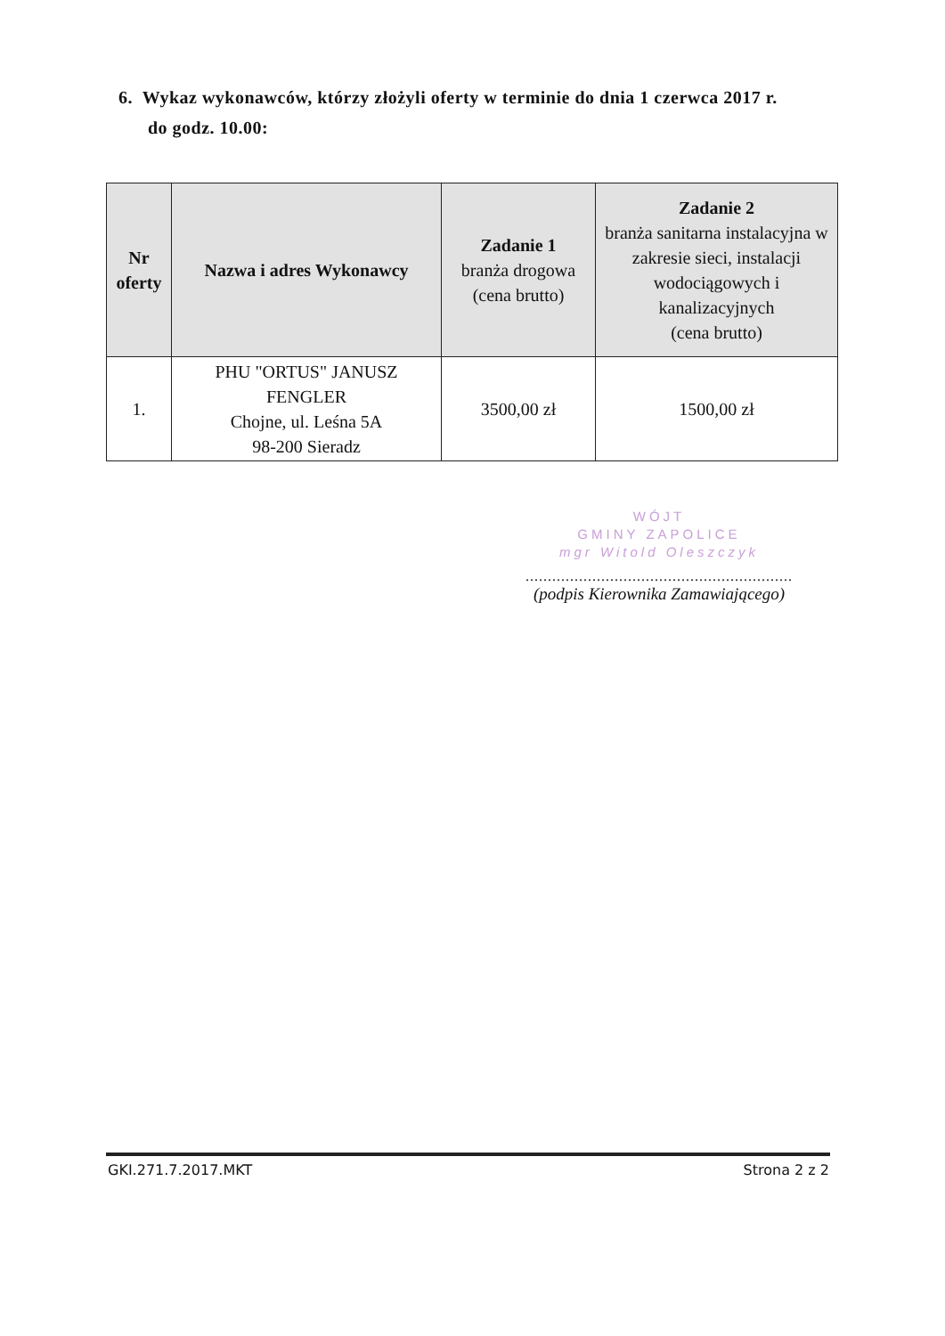6. Wykaz wykonawców, którzy złożyli oferty w terminie do dnia 1 czerwca 2017 r.
do godz. 10.00:
| Nr oferty | Nazwa i adres Wykonawcy | Zadanie 1 branża drogowa (cena brutto) | Zadanie 2 branża sanitarna instalacyjna w zakresie sieci, instalacji wodociągowych i kanalizacyjnych (cena brutto) |
| --- | --- | --- | --- |
| 1. | PHU "ORTUS" JANUSZ FENGLER Chojne, ul. Leśna 5A 98-200 Sieradz | 3500,00 zł | 1500,00 zł |
WÓJT
GMINY ZAPOLICE
mgr Witold Oleszczyk
............................................................
(podpis Kierownika Zamawiającego)
GKI.271.7.2017.MKT Strona 2 z 2